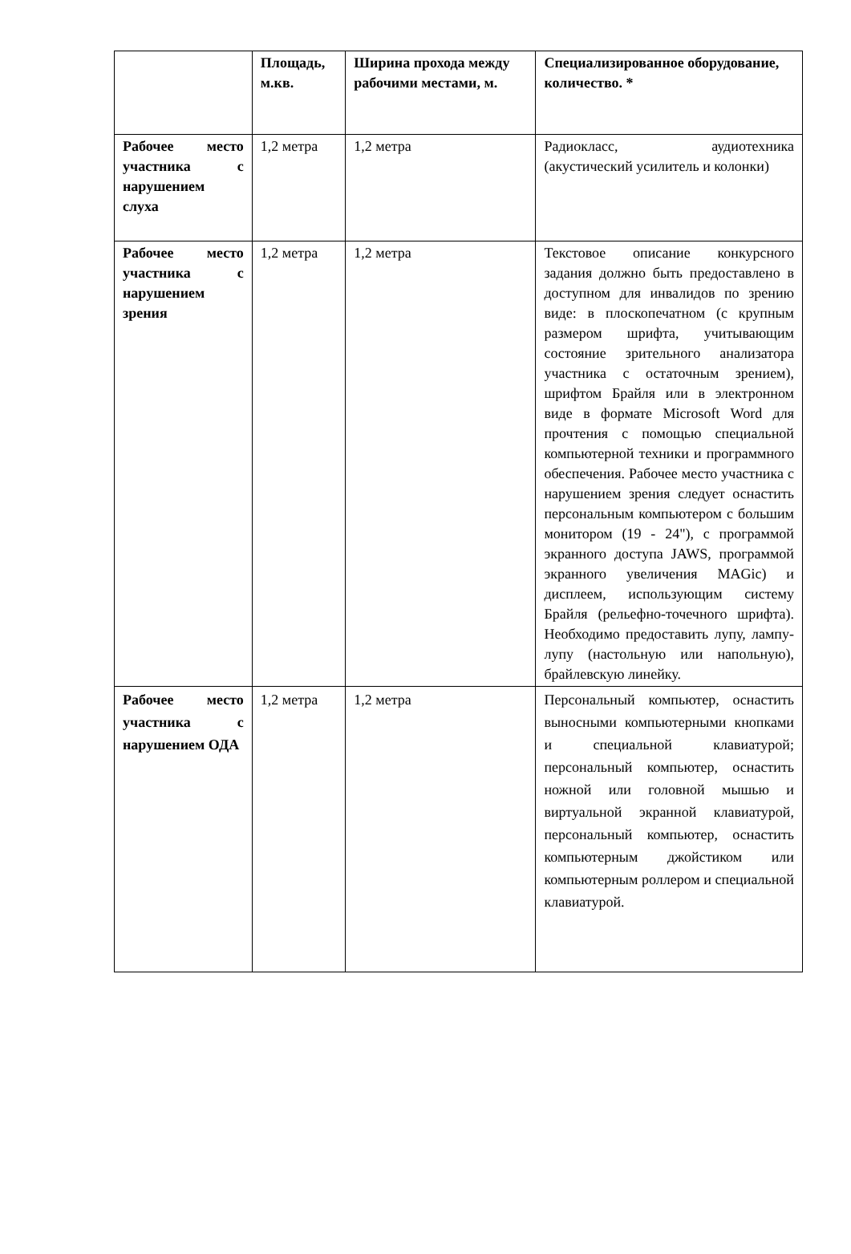| | Площадь, м.кв. | Ширина прохода между рабочими местами, м. | Специализированное оборудование, количество. * |
| --- | --- | --- | --- |
| Рабочее место участника с нарушением слуха | 1,2 метра | 1,2 метра | Радиокласс, аудиотехника (акустический усилитель и колонки) |
| Рабочее место участника с нарушением зрения | 1,2 метра | 1,2 метра | Текстовое описание конкурсного задания должно быть предоставлено в доступном для инвалидов по зрению виде: в плоскопечатном (с крупным размером шрифта, учитывающим состояние зрительного анализатора участника с остаточным зрением), шрифтом Брайля или в электронном виде в формате Microsoft Word для прочтения с помощью специальной компьютерной техники и программного обеспечения. Рабочее место участника с нарушением зрения следует оснастить персональным компьютером с большим монитором (19 - 24"), с программой экранного доступа JAWS, программой экранного увеличения MAGic) и дисплеем, использующим систему Брайля (рельефно-точечного шрифта). Необходимо предоставить лупу, лампу-лупу (настольную или напольную), брайлевскую линейку. |
| Рабочее место участника с нарушением ОДА | 1,2 метра | 1,2 метра | Персональный компьютер, оснастить выносными компьютерными кнопками и специальной клавиатурой; персональный компьютер, оснастить ножной или головной мышью и виртуальной экранной клавиатурой, персональный компьютер, оснастить компьютерным джойстиком или компьютерным роллером и специальной клавиатурой. |